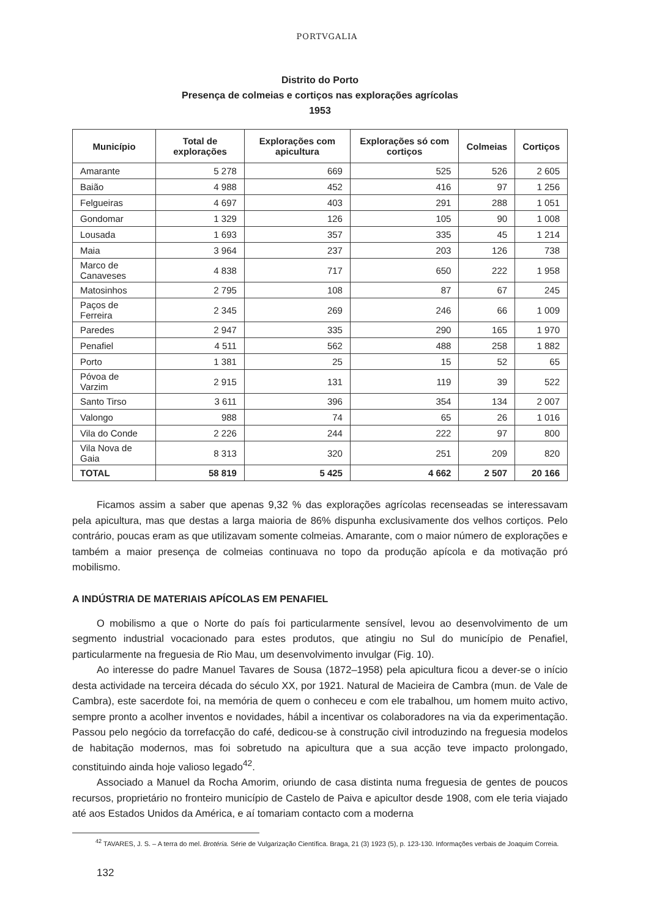PORTVGALIA
Distrito do Porto
Presença de colmeias e cortiços nas explorações agrícolas
1953
| Município | Total de explorações | Explorações com apicultura | Explorações só com cortiços | Colmeias | Cortiços |
| --- | --- | --- | --- | --- | --- |
| Amarante | 5 278 | 669 | 525 | 526 | 2 605 |
| Baião | 4 988 | 452 | 416 | 97 | 1 256 |
| Felgueiras | 4 697 | 403 | 291 | 288 | 1 051 |
| Gondomar | 1 329 | 126 | 105 | 90 | 1 008 |
| Lousada | 1 693 | 357 | 335 | 45 | 1 214 |
| Maia | 3 964 | 237 | 203 | 126 | 738 |
| Marco de Canaveses | 4 838 | 717 | 650 | 222 | 1 958 |
| Matosinhos | 2 795 | 108 | 87 | 67 | 245 |
| Paços de Ferreira | 2 345 | 269 | 246 | 66 | 1 009 |
| Paredes | 2 947 | 335 | 290 | 165 | 1 970 |
| Penafiel | 4 511 | 562 | 488 | 258 | 1 882 |
| Porto | 1 381 | 25 | 15 | 52 | 65 |
| Póvoa de Varzim | 2 915 | 131 | 119 | 39 | 522 |
| Santo Tirso | 3 611 | 396 | 354 | 134 | 2 007 |
| Valongo | 988 | 74 | 65 | 26 | 1 016 |
| Vila do Conde | 2 226 | 244 | 222 | 97 | 800 |
| Vila Nova de Gaia | 8 313 | 320 | 251 | 209 | 820 |
| TOTAL | 58 819 | 5 425 | 4 662 | 2 507 | 20 166 |
Ficamos assim a saber que apenas 9,32 % das explorações agrícolas recenseadas se interessavam pela apicultura, mas que destas a larga maioria de 86% dispunha exclusivamente dos velhos cortiços. Pelo contrário, poucas eram as que utilizavam somente colmeias. Amarante, com o maior número de explorações e também a maior presença de colmeias continuava no topo da produção apícola e da motivação pró mobilismo.
A INDÚSTRIA DE MATERIAIS APÍCOLAS EM PENAFIEL
O mobilismo a que o Norte do país foi particularmente sensível, levou ao desenvolvimento de um segmento industrial vocacionado para estes produtos, que atingiu no Sul do município de Penafiel, particularmente na freguesia de Rio Mau, um desenvolvimento invulgar (Fig. 10).
Ao interesse do padre Manuel Tavares de Sousa (1872–1958) pela apicultura ficou a dever-se o início desta actividade na terceira década do século XX, por 1921. Natural de Macieira de Cambra (mun. de Vale de Cambra), este sacerdote foi, na memória de quem o conheceu e com ele trabalhou, um homem muito activo, sempre pronto a acolher inventos e novidades, hábil a incentivar os colaboradores na via da experimentação. Passou pelo negócio da torrefacção do café, dedicou-se à construção civil introduzindo na freguesia modelos de habitação modernos, mas foi sobretudo na apicultura que a sua acção teve impacto prolongado, constituindo ainda hoje valioso legado<sup>42</sup>.
Associado a Manuel da Rocha Amorim, oriundo de casa distinta numa freguesia de gentes de poucos recursos, proprietário no fronteiro município de Castelo de Paiva e apicultor desde 1908, com ele teria viajado até aos Estados Unidos da América, e aí tomariam contacto com a moderna
<sup>42</sup> TAVARES, J. S. – A terra do mel. Brotéria. Série de Vulgarização Científica. Braga, 21 (3) 1923 (5), p. 123-130. Informações verbais de Joaquim Correia.
132